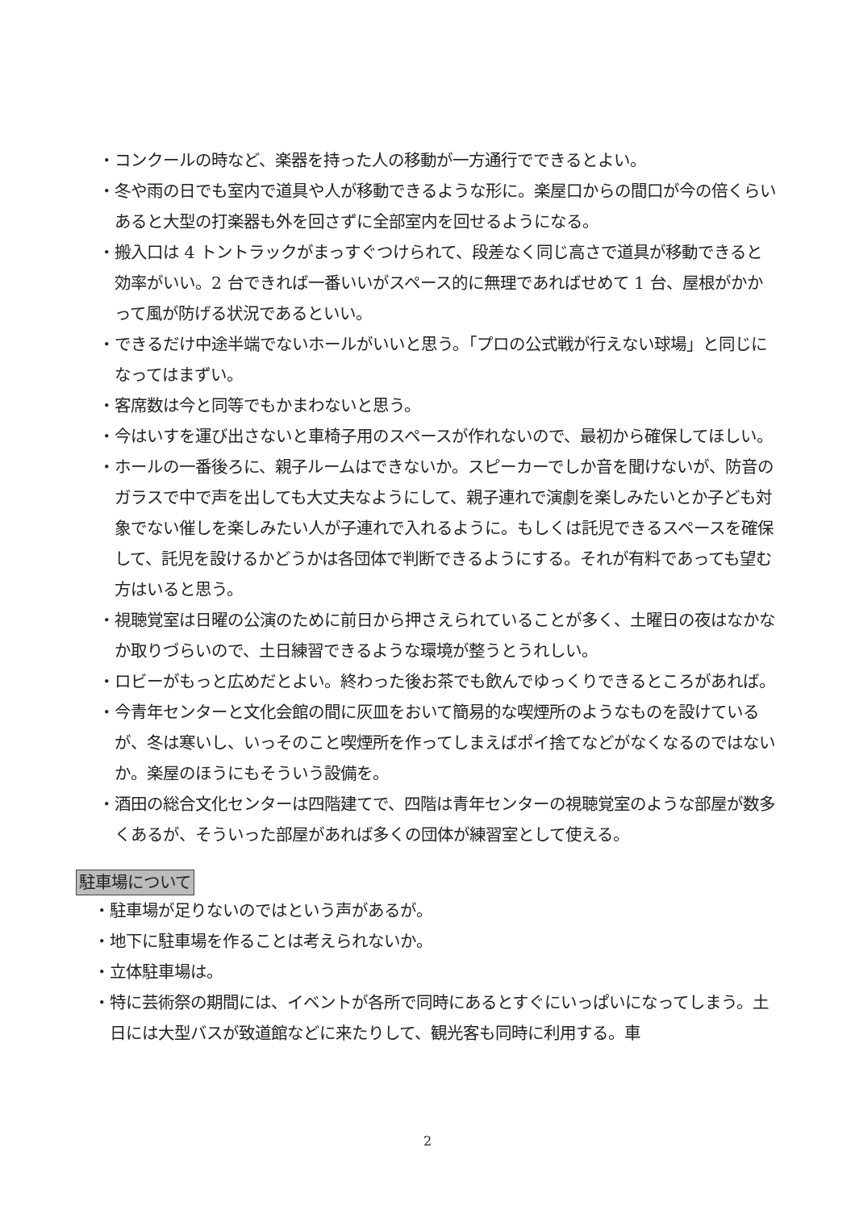・コンクールの時など、楽器を持った人の移動が一方通行でできるとよい。
・冬や雨の日でも室内で道具や人が移動できるような形に。楽屋口からの間口が今の倍くらいあると大型の打楽器も外を回さずに全部室内を回せるようになる。
・搬入口は 4 トントラックがまっすぐつけられて、段差なく同じ高さで道具が移動できると効率がいい。2 台できれば一番いいがスペース的に無理であればせめて 1 台、屋根がかかって風が防げる状況であるといい。
・できるだけ中途半端でないホールがいいと思う。「プロの公式戦が行えない球場」と同じになってはまずい。
・客席数は今と同等でもかまわないと思う。
・今はいすを運び出さないと車椅子用のスペースが作れないので、最初から確保してほしい。
・ホールの一番後ろに、親子ルームはできないか。スピーカーでしか音を聞けないが、防音のガラスで中で声を出しても大丈夫なようにして、親子連れで演劇を楽しみたいとか子ども対象でない催しを楽しみたい人が子連れで入れるように。もしくは託児できるスペースを確保して、託児を設けるかどうかは各団体で判断できるようにする。それが有料であっても望む方はいると思う。
・視聴覚室は日曜の公演のために前日から押さえられていることが多く、土曜日の夜はなかなか取りづらいので、土日練習できるような環境が整うとうれしい。
・ロビーがもっと広めだとよい。終わった後お茶でも飲んでゆっくりできるところがあれば。
・今青年センターと文化会館の間に灰皿をおいて簡易的な喫煙所のようなものを設けているが、冬は寒いし、いっそのこと喫煙所を作ってしまえばポイ捨てなどがなくなるのではないか。楽屋のほうにもそういう設備を。
・酒田の総合文化センターは四階建てで、四階は青年センターの視聴覚室のような部屋が数多くあるが、そういった部屋があれば多くの団体が練習室として使える。
駐車場について
・駐車場が足りないのではという声があるが。
・地下に駐車場を作ることは考えられないか。
・立体駐車場は。
・特に芸術祭の期間には、イベントが各所で同時にあるとすぐにいっぱいになってしまう。土日には大型バスが致道館などに来たりして、観光客も同時に利用する。車
2